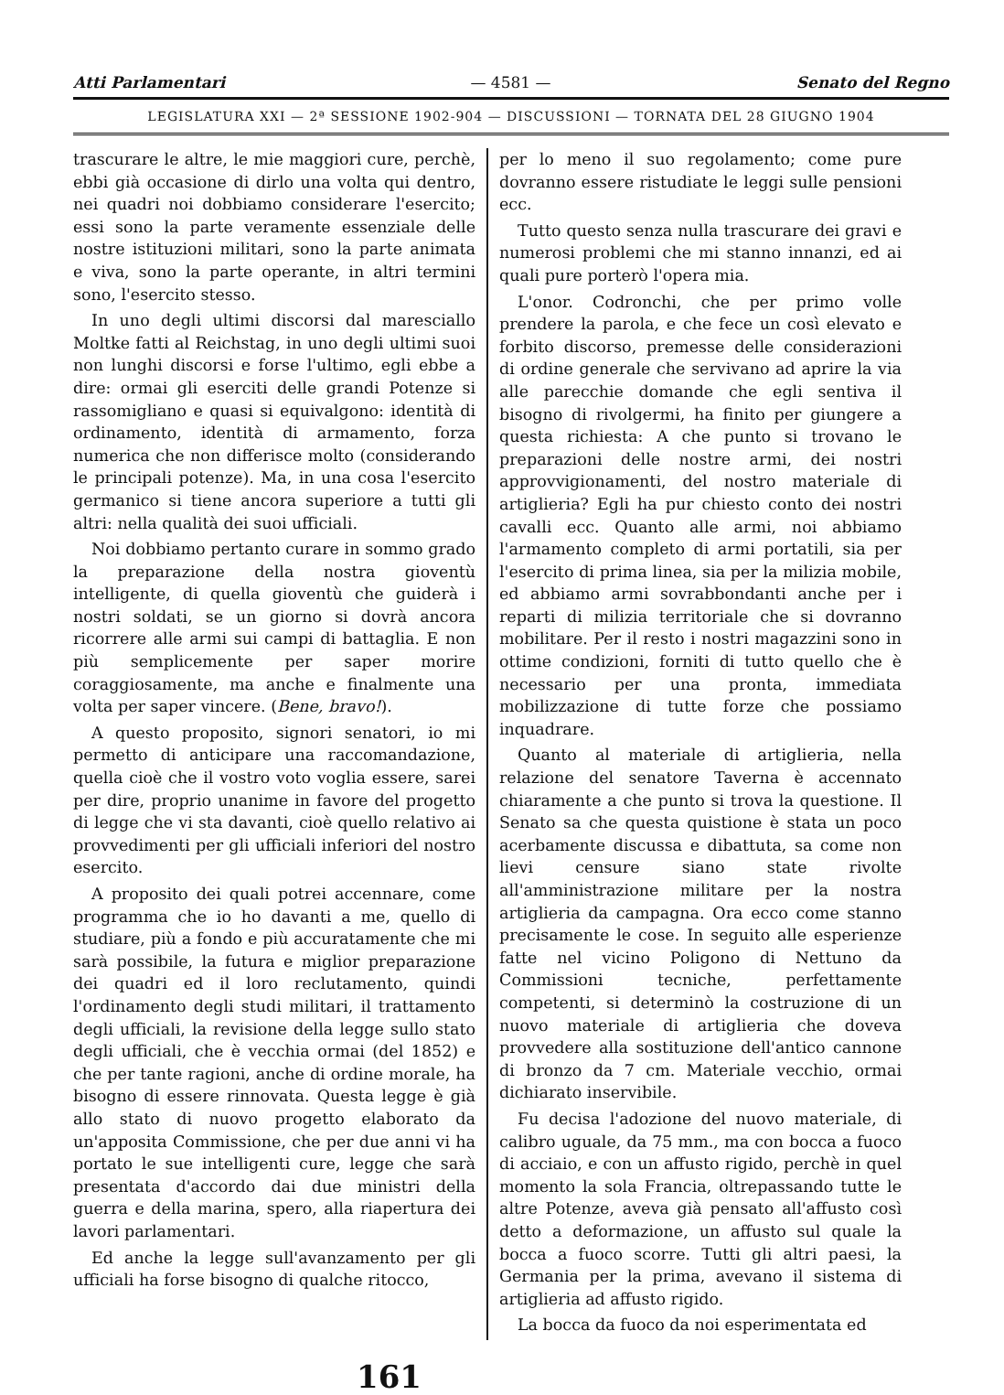Atti Parlamentari — 4581 — Senato del Regno
LEGISLATURA XXI — 2ª SESSIONE 1902-904 — DISCUSSIONI — TORNATA DEL 28 GIUGNO 1904
trascurare le altre, le mie maggiori cure, perchè, ebbi già occasione di dirlo una volta qui dentro, nei quadri noi dobbiamo considerare l'esercito; essi sono la parte veramente essenziale delle nostre istituzioni militari, sono la parte animata e viva, sono la parte operante, in altri termini sono, l'esercito stesso.
In uno degli ultimi discorsi dal maresciallo Moltke fatti al Reichstag, in uno degli ultimi suoi non lunghi discorsi e forse l'ultimo, egli ebbe a dire: ormai gli eserciti delle grandi Potenze si rassomigliano e quasi si equivalgono: identità di ordinamento, identità di armamento, forza numerica che non differisce molto (considerando le principali potenze). Ma, in una cosa l'esercito germanico si tiene ancora superiore a tutti gli altri: nella qualità dei suoi ufficiali.
Noi dobbiamo pertanto curare in sommo grado la preparazione della nostra gioventù intelligente, di quella gioventù che guiderà i nostri soldati, se un giorno si dovrà ancora ricorrere alle armi sui campi di battaglia. E non più semplicemente per saper morire coraggiosamente, ma anche e finalmente una volta per saper vincere. (Bene, bravo!).
A questo proposito, signori senatori, io mi permetto di anticipare una raccomandazione, quella cioè che il vostro voto voglia essere, sarei per dire, proprio unanime in favore del progetto di legge che vi sta davanti, cioè quello relativo ai provvedimenti per gli ufficiali inferiori del nostro esercito.
A proposito dei quali potrei accennare, come programma che io ho davanti a me, quello di studiare, più a fondo e più accuratamente che mi sarà possibile, la futura e miglior preparazione dei quadri ed il loro reclutamento, quindi l'ordinamento degli studi militari, il trattamento degli ufficiali, la revisione della legge sullo stato degli ufficiali, che è vecchia ormai (del 1852) e che per tante ragioni, anche di ordine morale, ha bisogno di essere rinnovata. Questa legge è già allo stato di nuovo progetto elaborato da un'apposita Commissione, che per due anni vi ha portato le sue intelligenti cure, legge che sarà presentata d'accordo dai due ministri della guerra e della marina, spero, alla riapertura dei lavori parlamentari.
Ed anche la legge sull'avanzamento per gli ufficiali ha forse bisogno di qualche ritocco,
per lo meno il suo regolamento; come pure dovranno essere ristudiate le leggi sulle pensioni ecc.
Tutto questo senza nulla trascurare dei gravi e numerosi problemi che mi stanno innanzi, ed ai quali pure porterò l'opera mia.
L'onor. Codronchi, che per primo volle prendere la parola, e che fece un così elevato e forbito discorso, premesse delle considerazioni di ordine generale che servivano ad aprire la via alle parecchie domande che egli sentiva il bisogno di rivolgermi, ha finito per giungere a questa richiesta: A che punto si trovano le preparazioni delle nostre armi, dei nostri approvvigionamenti, del nostro materiale di artiglieria? Egli ha pur chiesto conto dei nostri cavalli ecc. Quanto alle armi, noi abbiamo l'armamento completo di armi portatili, sia per l'esercito di prima linea, sia per la milizia mobile, ed abbiamo armi sovrabbondanti anche per i reparti di milizia territoriale che si dovranno mobilitare. Per il resto i nostri magazzini sono in ottime condizioni, forniti di tutto quello che è necessario per una pronta, immediata mobilizzazione di tutte forze che possiamo inquadrare.
Quanto al materiale di artiglieria, nella relazione del senatore Taverna è accennato chiaramente a che punto si trova la questione. Il Senato sa che questa quistione è stata un poco acerbamente discussa e dibattuta, sa come non lievi censure siano state rivolte all'amministrazione militare per la nostra artiglieria da campagna. Ora ecco come stanno precisamente le cose. In seguito alle esperienze fatte nel vicino Poligono di Nettuno da Commissioni tecniche, perfettamente competenti, si determinò la costruzione di un nuovo materiale di artiglieria che doveva provvedere alla sostituzione dell'antico cannone di bronzo da 7 cm. Materiale vecchio, ormai dichiarato inservibile.
Fu decisa l'adozione del nuovo materiale, di calibro uguale, da 75 mm., ma con bocca a fuoco di acciaio, e con un affusto rigido, perchè in quel momento la sola Francia, oltrepassando tutte le altre Potenze, aveva già pensato all'affusto così detto a deformazione, un affusto sul quale la bocca a fuoco scorre. Tutti gli altri paesi, la Germania per la prima, avevano il sistema di artiglieria ad affusto rigido.
La bocca da fuoco da noi esperimentata ed
161